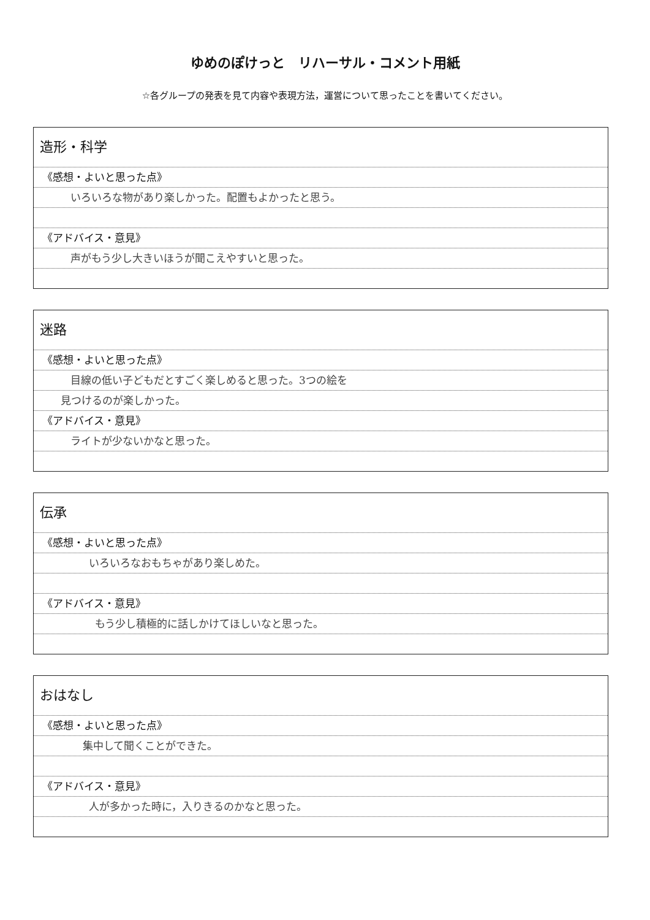ゆめのぽけっと　リハーサル・コメント用紙
☆各グループの発表を見て内容や表現方法，運営について思ったことを書いてください。
造形・科学
《感想・よいと思った点》
いろいろな物があり楽しかった。配置もよかったと思う。
《アドバイス・意見》
声がもう少し大きいほうが聞こえやすいと思った。
迷路
《感想・よいと思った点》
目線の低い子どもだとすごく楽しめると思った。3つの絵を
見つけるのが楽しかった。
《アドバイス・意見》
ライトが少ないかなと思った。
伝承
《感想・よいと思った点》
いろいろなおもちゃがあり楽しめた。
《アドバイス・意見》
もう少し積極的に話しかけてほしいなと思った。
おはなし
《感想・よいと思った点》
集中して聞くことができた。
《アドバイス・意見》
人が多かった時に，入りきるのかなと思った。